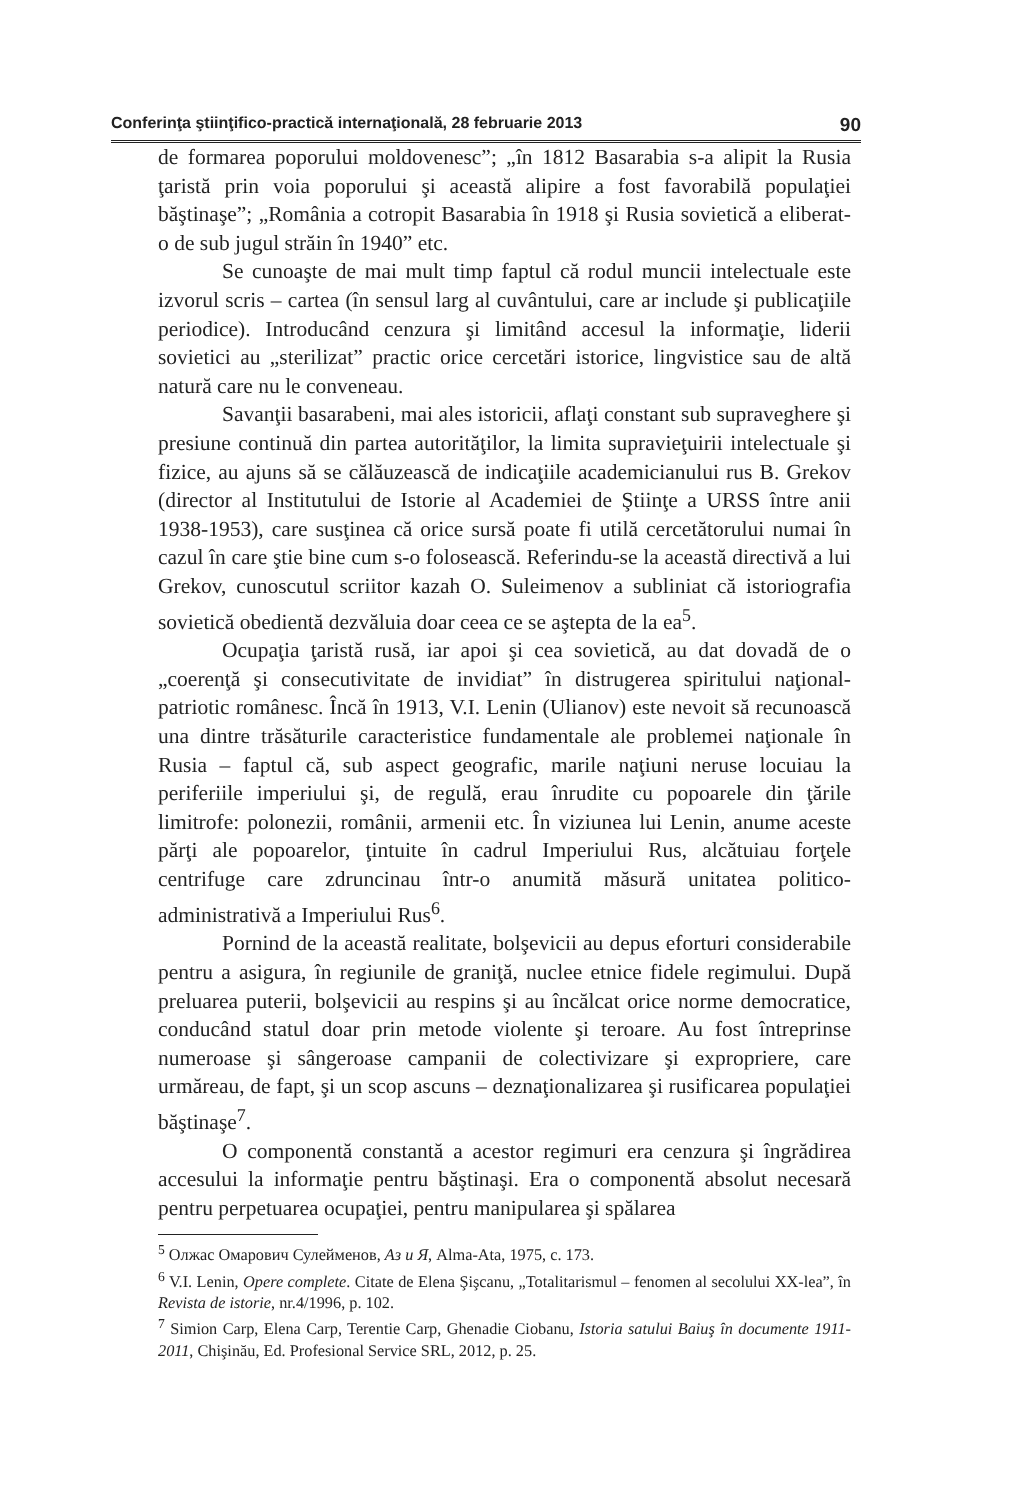Conferinţa ştiinţifico-practică internaţională, 28 februarie 2013 90
de formarea poporului moldovenesc”; „în 1812 Basarabia s-a alipit la Rusia ţaristă prin voia poporului şi această alipire a fost favorabilă populaţiei băştinaşe”; „România a cotropit Basarabia în 1918 şi Rusia sovietică a eliberat-o de sub jugul străin în 1940” etc.
Se cunoaşte de mai mult timp faptul că rodul muncii intelectuale este izvorul scris – cartea (în sensul larg al cuvântului, care ar include şi publicaţiile periodice). Introducând cenzura şi limitând accesul la informaţie, liderii sovietici au „sterilizat” practic orice cercetări istorice, lingvistice sau de altă natură care nu le conveneau.
Savanţii basarabeni, mai ales istoricii, aflaţi constant sub supraveghere şi presiune continuă din partea autorităţilor, la limita supravieţuirii intelectuale şi fizice, au ajuns să se călăuzească de indicaţiile academicianului rus B. Grekov (director al Institutului de Istorie al Academiei de Ştiinţe a URSS între anii 1938-1953), care susţinea că orice sursă poate fi utilă cercetătorului numai în cazul în care ştie bine cum s-o folosească. Referindu-se la această directivă a lui Grekov, cunoscutul scriitor kazah O. Suleimenov a subliniat că istoriografia sovietică obedientă dezvăluia doar ceea ce se aştepta de la ea<sup>5</sup>.
Ocupaţia ţaristă rusă, iar apoi şi cea sovietică, au dat dovadă de o „coerenţă şi consecutivitate de invidiat” în distrugerea spiritului naţional-patriotic românesc. Încă în 1913, V.I. Lenin (Ulianov) este nevoit să recunoască una dintre trăsăturile caracteristice fundamentale ale problemei naţionale în Rusia – faptul că, sub aspect geografic, marile naţiuni neruse locuiau la periferiile imperiului şi, de regulă, erau înrudite cu popoarele din ţările limitrofe: polonezii, românii, armenii etc. În viziunea lui Lenin, anume aceste părţi ale popoarelor, ţintuite în cadrul Imperiului Rus, alcătuiau forţele centrifuge care zdruncinau într-o anumită măsură unitatea politico-administrativă a Imperiului Rus<sup>6</sup>.
Pornind de la această realitate, bolşevicii au depus eforturi considerabile pentru a asigura, în regiunile de graniţă, nuclee etnice fidele regimului. După preluarea puterii, bolşevicii au respins şi au încălcat orice norme democratice, conducând statul doar prin metode violente şi teroare. Au fost întreprinse numeroase şi sângeroase campanii de colectivizare şi expropriere, care urmăreau, de fapt, şi un scop ascuns – deznaţionalizarea şi rusificarea populaţiei băştinaşe<sup>7</sup>.
O componentă constantă a acestor regimuri era cenzura şi îngrădirea accesului la informaţie pentru băştinaşi. Era o componentă absolut necesară pentru perpetuarea ocupaţiei, pentru manipularea şi spălarea
<sup>5</sup> Олжас Омарович Сулейменов, Аз и Я, Alma-Ata, 1975, c. 173.
<sup>6</sup> V.I. Lenin, Opere complete. Citate de Elena Şişcanu, „Totalitarismul – fenomen al secolului XX-lea”, în Revista de istorie, nr.4/1996, p. 102.
<sup>7</sup> Simion Carp, Elena Carp, Terentie Carp, Ghenadie Ciobanu, Istoria satului Baiuş în documente 1911-2011, Chişinău, Ed. Profesional Service SRL, 2012, p. 25.